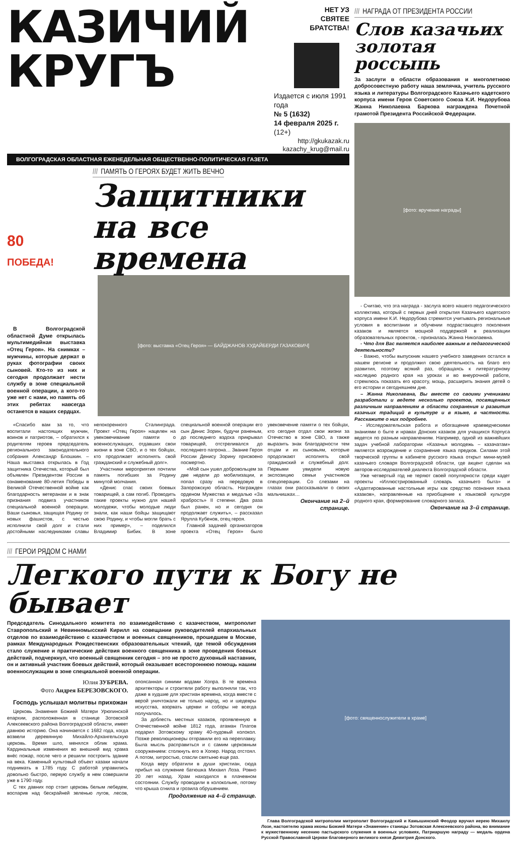КАЗИЧИЙ
КРУГЪ
НЕТ УЗ
СВЯТЕЕ
БРАТСТВА!
Издается с июля 1991 года
№ 5 (1632)
14 февраля 2025 г.
(12+)
http://gkukazak.ru
kazachy_krug@mail.ru
ВОЛГОГРАДСКАЯ ОБЛАСТНАЯ ЕЖЕНЕДЕЛЬНАЯ ОБЩЕСТВЕННО-ПОЛИТИЧЕСКАЯ ГАЗЕТА
80
ПОБЕДА!
/// ПАМЯТЬ О ГЕРОЯХ БУДЕТ ЖИТЬ ВЕЧНО
Защитники
на все времена
[фото: выставка «Отец Героя» — БАЙДЖАНОВ ХУДАЙБЕРДИ ГАЗАКОВИЧ]
В Волгоградской областной Думе открылась мультимедийная выставка «Отец Героя». На снимках – мужчины, которые держат в руках фотографии своих сыновей. Кто-то из них и сегодня продолжает нести службу в зоне специальной военной операции, а кого-то уже нет с нами, но память об этих ребятах навсегда останется в наших сердцах.
«Спасибо вам за то, что воспитали настоящих мужчин, воинов и патриотов, – обратился к родителям героев председатель регионального законодательного собрания Александр Блошкин. – Наша выставка открылась в Год защитника Отечества, который был объявлен Президентом России в ознаменование 80-летия Победы в Великой Отечественной войне как благодарность ветеранам и в знак признания подвига участников специальной военной операции. Ваши сыновья, защищая Родину от новых фашистов, с честью исполнили свой долг и стали достойными наследниками славы непокоренного Сталинграда. Проект «Отец Героя» нацелен на увековечивание памяти о военнослужащих, отдавших свои жизни в зоне СВО, и о тех бойцах, кто продолжает исполнять свой гражданский и служебный долг».
Участники мероприятия почтили память погибших за Родину минутой молчания.
«Денис спас своих боевых товарищей, а сам погиб. Проводить такие проекты нужно для нашей молодежи, чтобы молодые люди знали, как наши бойцы защищают свою Родину, и чтобы могли брать с них пример», – поделился Владимир Бибик. В зоне специальной военной операции его сын Денис Зорин, будучи раненым, до последнего вздоха прикрывал товарищей, отстреливался до последнего патрона… Звание Героя России Денису Зорину присвоено посмертно.
«Мой сын ушел добровольцем за две недели до мобилизации, и попал сразу на передовую в Запорожскую область. Награжден орденом Мужества и медалью «За храбрость» II степени. Два раза был ранен, но и сегодня он продолжает служить», – рассказал Ярулла Кубенов, отец героя.
Главной задачей организаторов проекта «Отец Героя» было увековечение памяти о тех бойцах, кто сегодня отдал свои жизни за Отечество в зоне СВО, а также выразить знак благодарности тем отцам и их сыновьям, которые продолжают исполнять свой гражданский и служебный долг. Первыми увидели новую экспозицию семьи участников спецоперации. Со слезами на глазах они рассказывали о своих мальчишках…
Окончание на 2–й странице.
/// НАГРАДА ОТ ПРЕЗИДЕНТА РОССИИ
Слов казачьих золотая россыпь
За заслуги в области образования и многолетнюю добросовестную работу наша землячка, учитель русского языка и литературы Волгоградского Казачьего кадетского корпуса имени Героя Советского Союза К.И. Недорубова Жанна Николаевна Баркова награждена Почетной грамотой Президента Российской Федерации.
[фото: вручение награды]
- Считаю, что эта награда - заслуга всего нашего педагогического коллектива, который с первых дней открытия Казачьего кадетского корпуса имени К.И. Недорубова стремится учитывать региональные условия в воспитании и обучении подрастающего поколения казаков и является мощной поддержкой в реализации образовательных проектов, - призналась Жанна Николаевна.
- Что для Вас является наиболее важным в педагогической деятельности?
- Важно, чтобы выпускник нашего учебного заведения остался в нашем регионе и продолжил свою деятельность на благо его развития, поэтому всякий раз, обращаясь к литературному наследию родного края на уроках и во внеурочной работе, стремлюсь показать его красоту, мощь, расширить знания детей о его истории и сегодняшнем дне.
– Жанна Николаевна, Вы вместе со своими учениками разработали и ведете несколько проектов, посвященных различным направлениям в области сохранения и развития казачьих традиций в культуре и в языке, в частности. Расскажите о них подробнее.
- Исследовательская работа и обогащение краеведческими знаниями о быте и нравах Донских казаков для учащихся Корпуса ведется по разным направлениям. Например, одной из важнейших задач учебной лаборатории «Казачья молодежь – казачатам» является возрождение и сохранение языка предков. Силами этой творческой группы в кабинете русского языка открыт мини-музей казачьего словаря Волгоградской области, где акцент сделан на авторов-исследователей диалекта Волгоградской области.
Уже четвертый год не теряют своей популярности среди кадет проекты «Иллюстрированный словарь казачьего быта» и «Адаптированные настольные игры как средство познания языка казаков», направленные на приобщение к языковой культуре родного края, формирование словарного запаса.
Окончание на 3–й странице.
/// ГЕРОИ РЯДОМ С НАМИ
Легкого пути к Богу не бывает
Председатель Синодального комитета по взаимодействию с казачеством, митрополит Ставропольский и Невинномысский Кирилл на совещании руководителей епархиальных отделов по взаимодействию с казачеством и военных священников, прошедшем в Москве, рамках Международных Рождественских образовательных чтений, где темой обсуждения стало служение и практические действия военного священника в зоне проведения боевых действий, подчеркнул, что военный священник сегодня – это не просто духовный наставник, он и активный участник боевых действий, который оказывает всестороннюю помощь нашим военнослужащим в зоне специальной военной операции.
Юлия ЗУБРЕВА.
Фото Андрея БЕРЕЗОВСКОГО.
Господь услышал молитвы прихожан
Церковь Знамения Божией Матери Урюпинской епархии, расположенная в станице Зотовской Алексеевского района Волгоградской области, имеет давнюю историю. Она начинается с 1682 года, когда возвели деревянную Михайло-Архангельскую церковь. Время шло, менялся облик храма. Кардинальные изменения во внешний вид храма внёс пожар, после чего и решили построить здание на века. Каменный культовый объект казаки начали поднимать в 1785 году. С работой управились довольно быстро, первую службу в нем совершили уже в 1790 году.
С тех давних пор стоит церковь белым лебедем, воспарив над бескрайней зеленью лугов, лесов, опоясанная синими водами Хопра. В те времена архитекторы и строители работу выполняли так, что даже в худшие для христиан времена, когда вместе с верой уничтожали не только народ, но и шедевры искусства, взорвать церкви и соборы не всегда получалось.
За доблесть местных казаков, проявленную в Отечественной войне 1812 года, атаман Платов подарил Зотовскому храму 40-пудовый колокол. Позже революционеры отправили его на переплавку. Была мысль расправиться и с самим церковным сооружением: столкнуть его в Хопер. Народ отстоял. А потом, хитростью, спасли святыню еще раз.
Когда веру обратили в души христиан, сюда прибыл на служение батюшка Михаил Лоза. Ровно 20 лет назад. Храм находился в плачевном состоянии. Службу проводили в колокольне, потому что крыша сгнила и грозила обрушением.
Продолжение на 4–й странице.
[фото: священнослужители в храме]
Глава Волгоградской митрополии митрополит Волгоградский и Камышинский Феодор вручил иерею Михаилу Лозе, настоятелю храма иконы Божией Матери «Знамение» станицы Зотовская Алексеевского района, во внимание к мужественному несению пастырского служения в военных условиях, Патриаршую награду — медаль ордена Русской Православной Церкви благоверного великого князя Димитрия Донского.